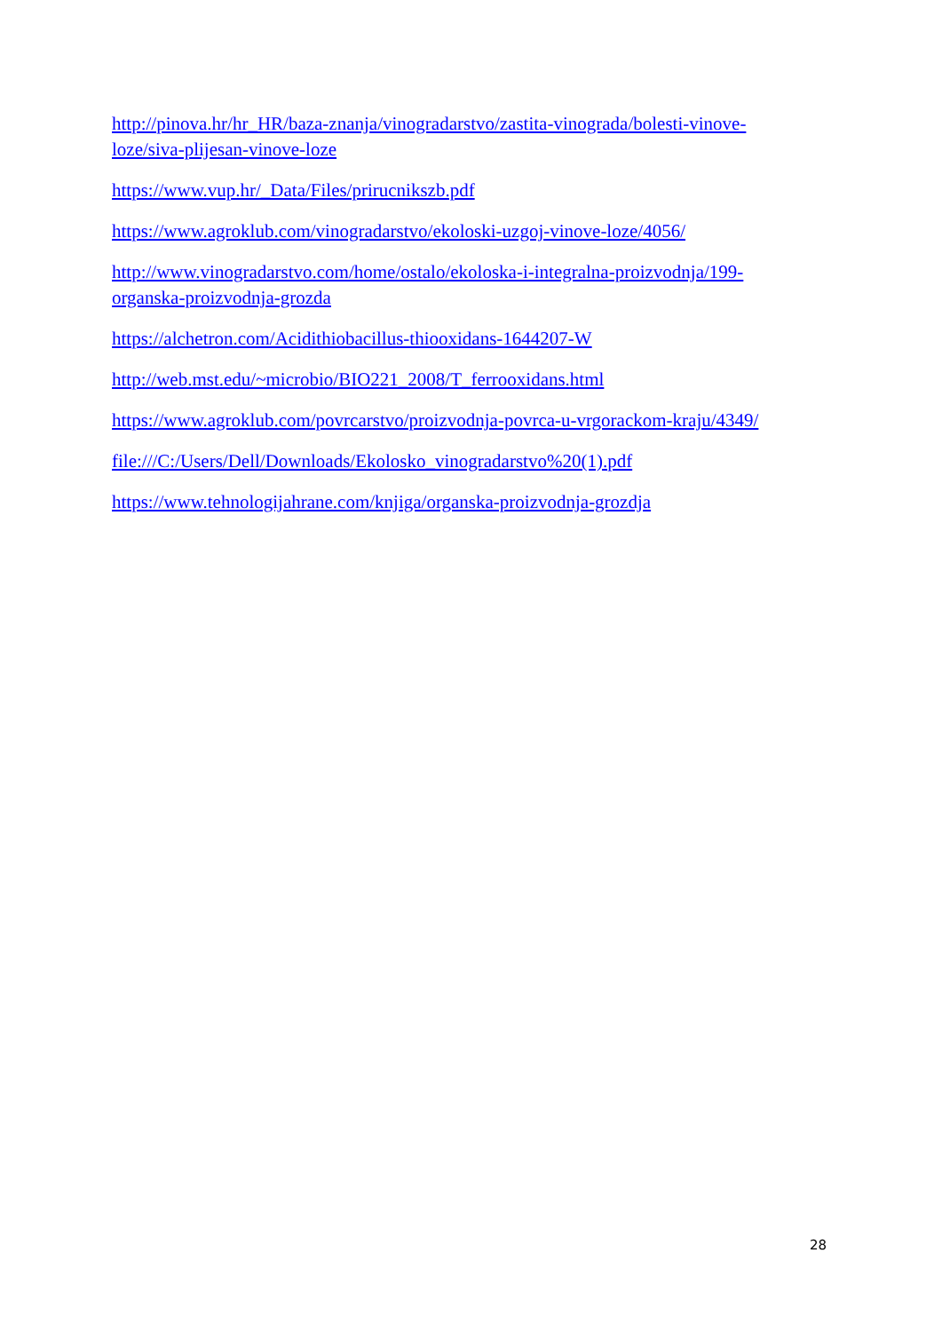http://pinova.hr/hr_HR/baza-znanja/vinogradarstvo/zastita-vinograda/bolesti-vinove-loze/siva-plijesan-vinove-loze
https://www.vup.hr/_Data/Files/prirucnikszb.pdf
https://www.agroklub.com/vinogradarstvo/ekoloski-uzgoj-vinove-loze/4056/
http://www.vinogradarstvo.com/home/ostalo/ekoloska-i-integralna-proizvodnja/199-organska-proizvodnja-grozda
https://alchetron.com/Acidithiobacillus-thiooxidans-1644207-W
http://web.mst.edu/~microbio/BIO221_2008/T_ferrooxidans.html
https://www.agroklub.com/povrcarstvo/proizvodnja-povrca-u-vrgorackom-kraju/4349/
file:///C:/Users/Dell/Downloads/Ekolosko_vinogradarstvo%20(1).pdf
https://www.tehnologijahrane.com/knjiga/organska-proizvodnja-grozdja
28